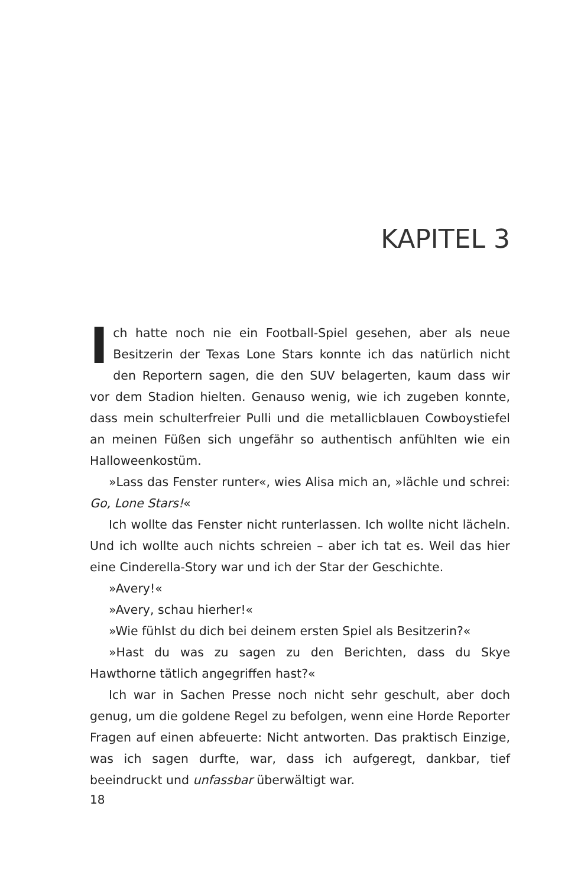KAPITEL 3
Ich hatte noch nie ein Football-Spiel gesehen, aber als neue Besitzerin der Texas Lone Stars konnte ich das natürlich nicht den Reportern sagen, die den SUV belagerten, kaum dass wir vor dem Stadion hielten. Genauso wenig, wie ich zugeben konnte, dass mein schulterfreier Pulli und die metallicblauen Cowboystiefel an meinen Füßen sich ungefähr so authentisch anfühlten wie ein Halloweenkostüm.
»Lass das Fenster runter«, wies Alisa mich an, »lächle und schrei: Go, Lone Stars!«
Ich wollte das Fenster nicht runterlassen. Ich wollte nicht lächeln. Und ich wollte auch nichts schreien – aber ich tat es. Weil das hier eine Cinderella-Story war und ich der Star der Geschichte.
»Avery!«
»Avery, schau hierher!«
»Wie fühlst du dich bei deinem ersten Spiel als Besitzerin?«
»Hast du was zu sagen zu den Berichten, dass du Skye Hawthorne tätlich angegriffen hast?«
Ich war in Sachen Presse noch nicht sehr geschult, aber doch genug, um die goldene Regel zu befolgen, wenn eine Horde Reporter Fragen auf einen abfeuerte: Nicht antworten. Das praktisch Einzige, was ich sagen durfte, war, dass ich aufgeregt, dankbar, tief beeindruckt und unfassbar überwältigt war.
18